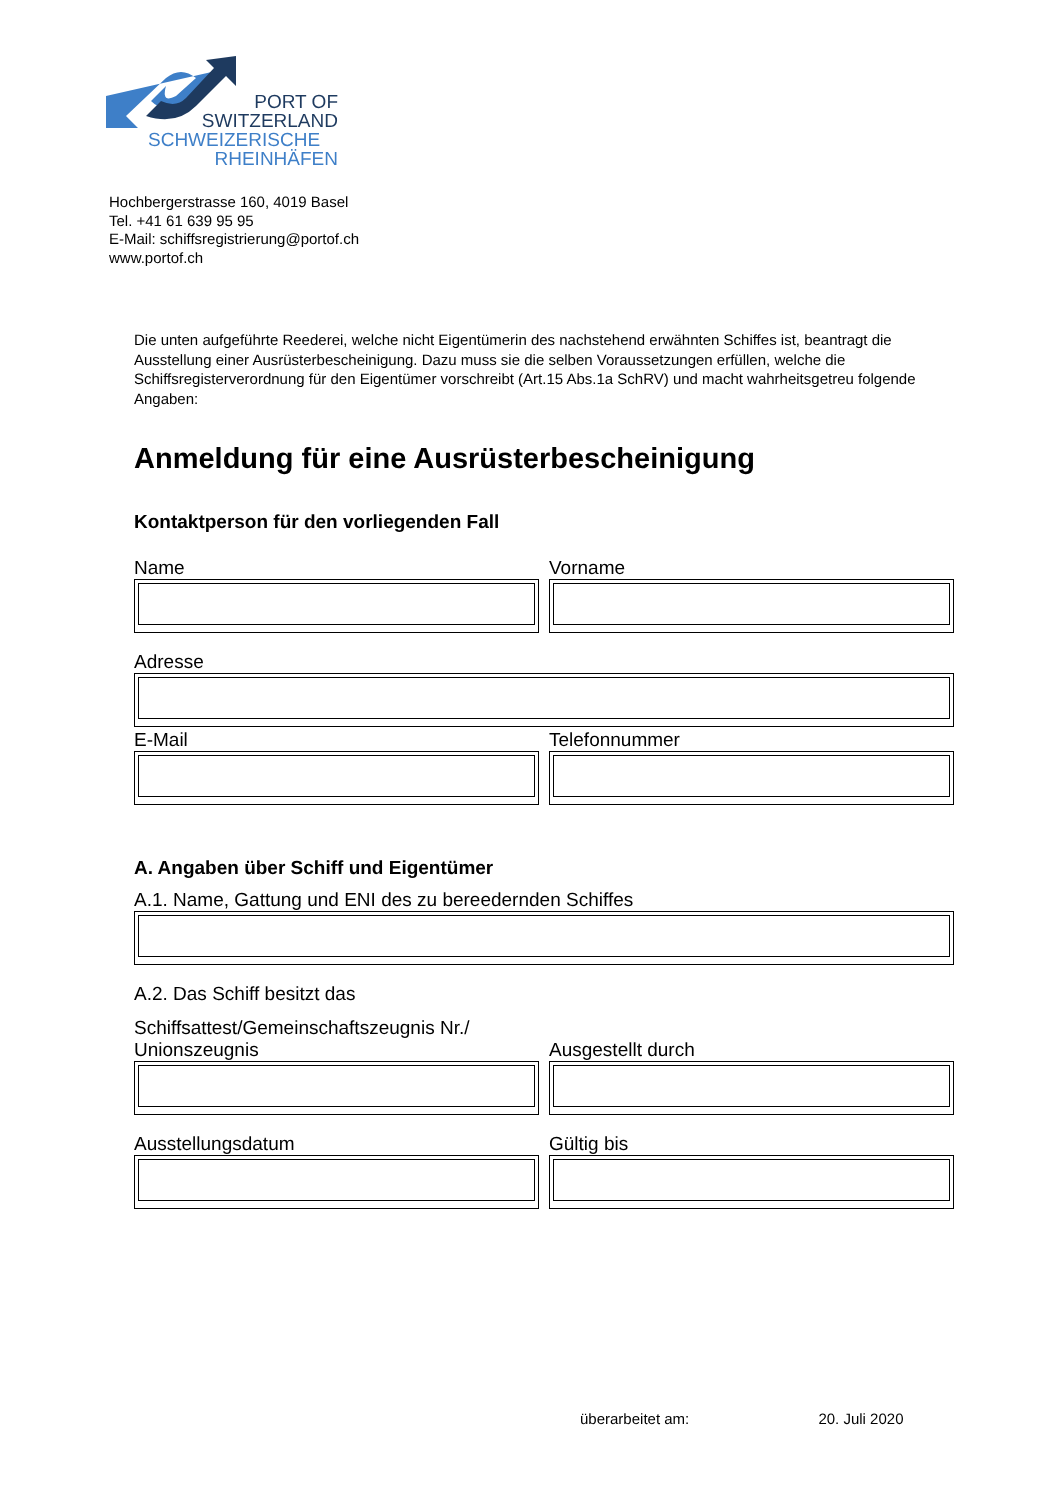PORT OF
SWITZERLAND
SCHWEIZERISCHE
RHEINHÄFEN
Hochbergerstrasse 160, 4019 Basel
Tel. +41 61 639 95 95
E-Mail: schiffsregistrierung@portof.ch
www.portof.ch
Die unten aufgeführte Reederei, welche nicht Eigentümerin des nachstehend erwähnten Schiffes ist, beantragt die Ausstellung einer Ausrüsterbescheinigung. Dazu muss sie die selben Voraussetzungen erfüllen, welche die Schiffsregisterverordnung für den Eigentümer vorschreibt (Art.15 Abs.1a SchRV) und macht wahrheitsgetreu folgende Angaben:
Anmeldung für eine Ausrüsterbescheinigung
Kontaktperson für den vorliegenden Fall
Name Vorname
Adresse
E-Mail Telefonnummer
A. Angaben über Schiff und Eigentümer
A.1. Name, Gattung und ENI des zu bereedernden Schiffes
A.2. Das Schiff besitzt das
Schiffsattest/Gemeinschaftszeugnis Nr./
Unionszeugnis
Ausgestellt durch
Ausstellungsdatum Gültig bis
überarbeitet am: 20. Juli 2020